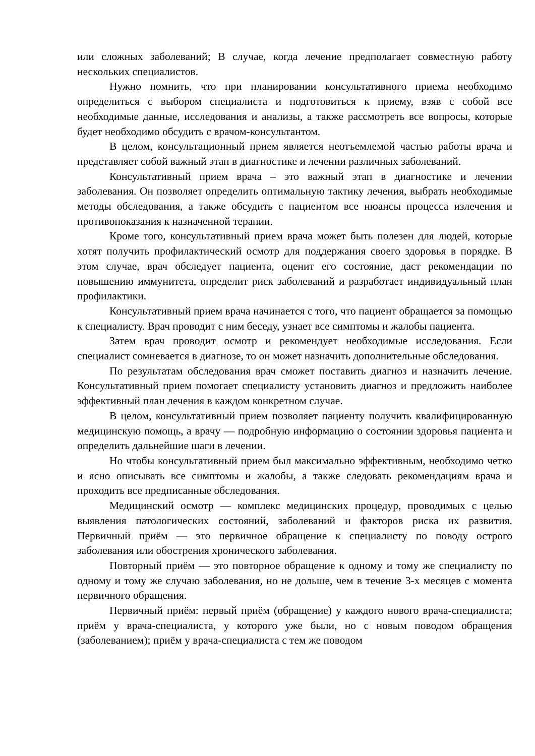или сложных заболеваний; В случае, когда лечение предполагает совместную работу нескольких специалистов.
Нужно помнить, что при планировании консультативного приема необходимо определиться с выбором специалиста и подготовиться к приему, взяв с собой все необходимые данные, исследования и анализы, а также рассмотреть все вопросы, которые будет необходимо обсудить с врачом-консультантом.
В целом, консультационный прием является неотъемлемой частью работы врача и представляет собой важный этап в диагностике и лечении различных заболеваний.
Консультативный прием врача – это важный этап в диагностике и лечении заболевания. Он позволяет определить оптимальную тактику лечения, выбрать необходимые методы обследования, а также обсудить с пациентом все нюансы процесса излечения и противопоказания к назначенной терапии.
Кроме того, консультативный прием врача может быть полезен для людей, которые хотят получить профилактический осмотр для поддержания своего здоровья в порядке. В этом случае, врач обследует пациента, оценит его состояние, даст рекомендации по повышению иммунитета, определит риск заболеваний и разработает индивидуальный план профилактики.
Консультативный прием врача начинается с того, что пациент обращается за помощью к специалисту. Врач проводит с ним беседу, узнает все симптомы и жалобы пациента.
Затем врач проводит осмотр и рекомендует необходимые исследования. Если специалист сомневается в диагнозе, то он может назначить дополнительные обследования.
По результатам обследования врач сможет поставить диагноз и назначить лечение. Консультативный прием помогает специалисту установить диагноз и предложить наиболее эффективный план лечения в каждом конкретном случае.
В целом, консультативный прием позволяет пациенту получить квалифицированную медицинскую помощь, а врачу — подробную информацию о состоянии здоровья пациента и определить дальнейшие шаги в лечении.
Но чтобы консультативный прием был максимально эффективным, необходимо четко и ясно описывать все симптомы и жалобы, а также следовать рекомендациям врача и проходить все предписанные обследования.
Медицинский осмотр — комплекс медицинских процедур, проводимых с целью выявления патологических состояний, заболеваний и факторов риска их развития. Первичный приём — это первичное обращение к специалисту по поводу острого заболевания или обострения хронического заболевания.
Повторный приём — это повторное обращение к одному и тому же специалисту по одному и тому же случаю заболевания, но не дольше, чем в течение 3-х месяцев с момента первичного обращения.
Первичный приём: первый приём (обращение) у каждого нового врача-специалиста; приём у врача-специалиста, у которого уже были, но с новым поводом обращения (заболеванием); приём у врача-специалиста с тем же поводом